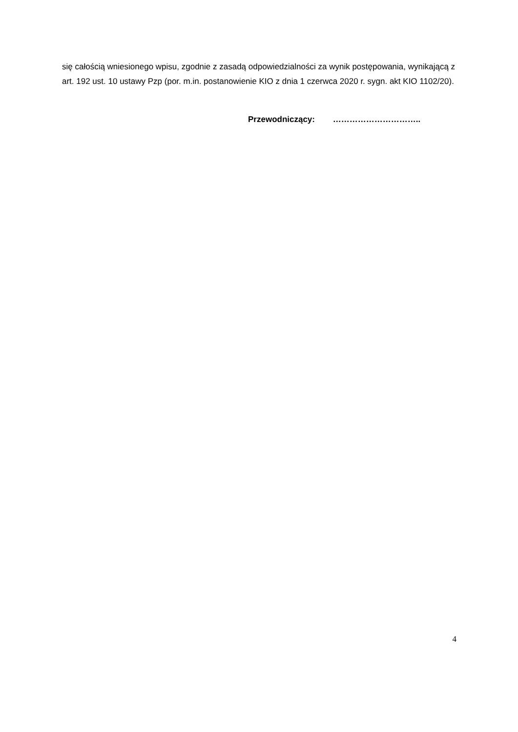się całością wniesionego wpisu, zgodnie z zasadą odpowiedzialności za wynik postępowania, wynikającą z art. 192 ust. 10 ustawy Pzp (por. m.in. postanowienie KIO z dnia 1 czerwca 2020 r. sygn. akt KIO 1102/20).
Przewodniczący: …………………………..
4